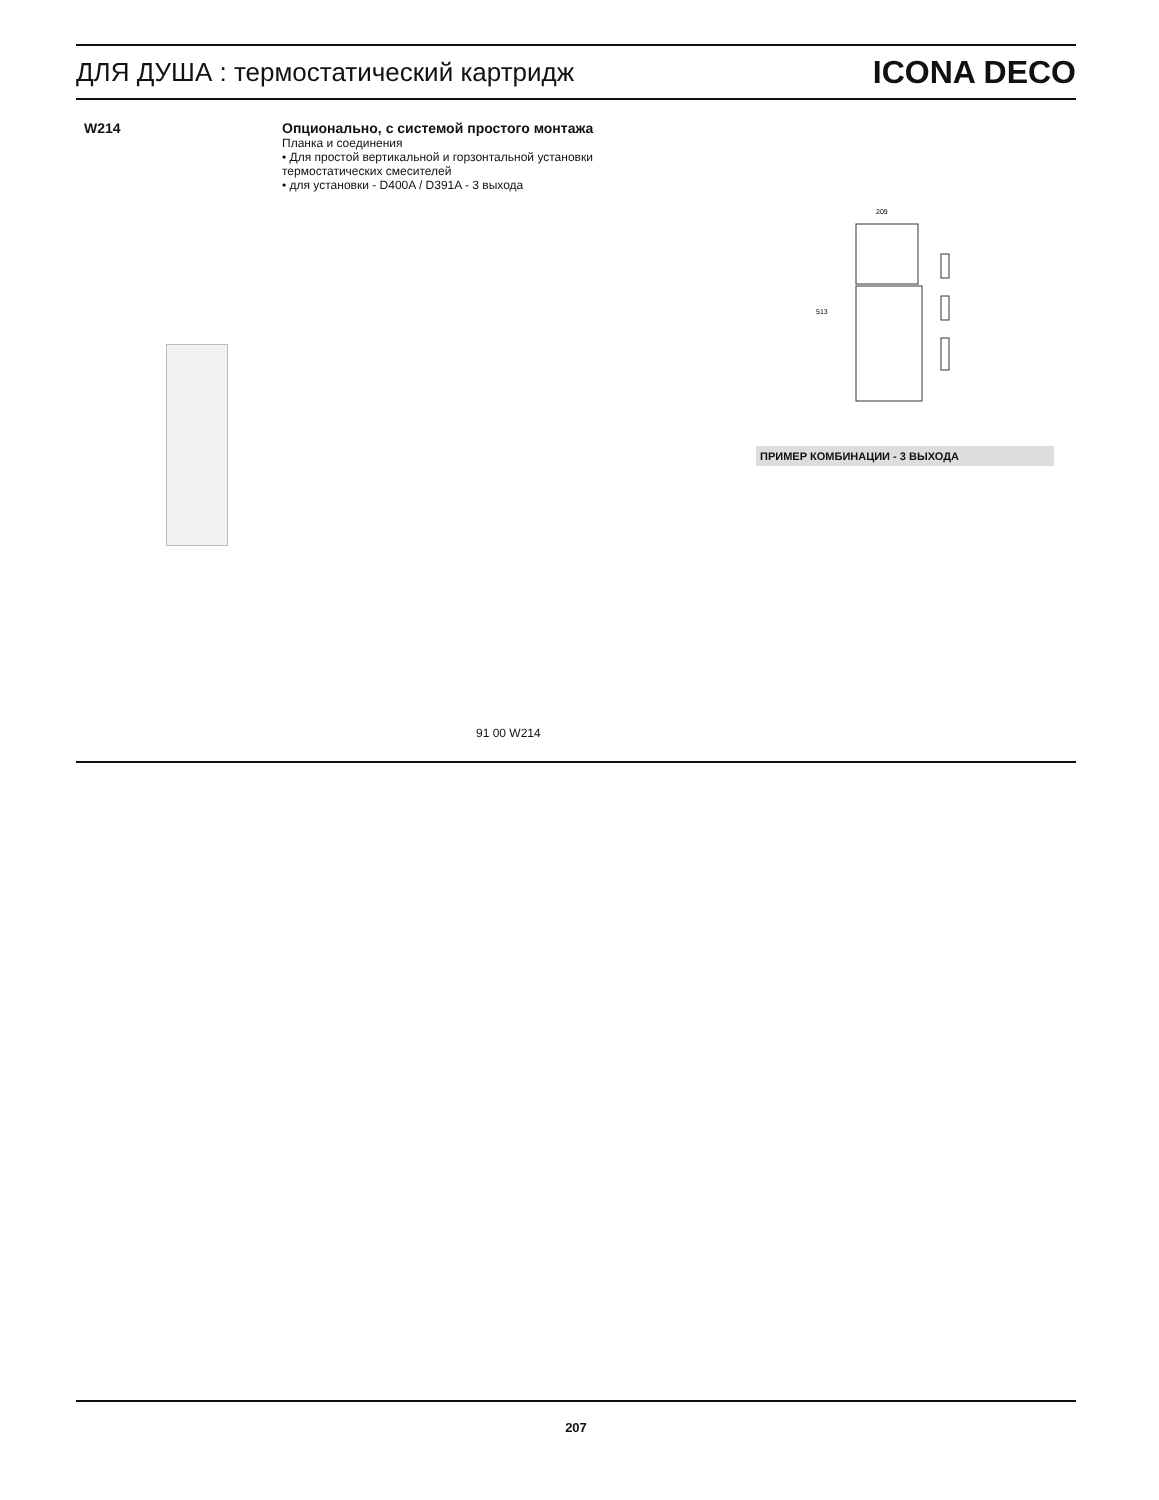ДЛЯ ДУША : термостатический картридж
ICONA DECO
W214 Опционально, с системой простого монтажа
Планка и соединения
• Для простой вертикальной и горзонтальной установки
термостатических смесителей
• для установки - D400A / D391A - 3 выхода
209
513
ПРИМЕР КОМБИНАЦИИ - 3 ВЫХОДА
91 00 W214
207